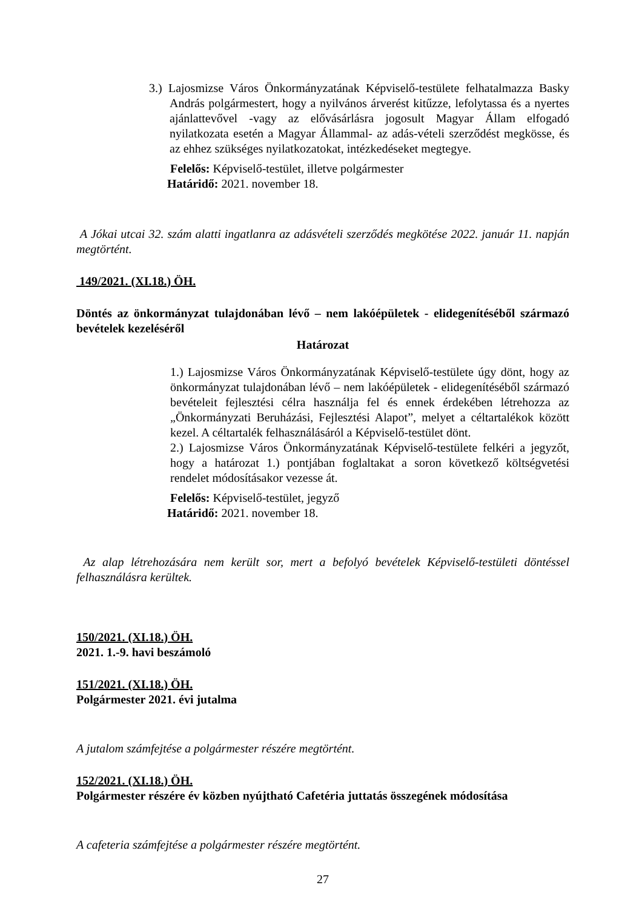3.) Lajosmizse Város Önkormányzatának Képviselő-testülete felhatalmazza Basky András polgármestert, hogy a nyilvános árverést kitűzze, lefolytassa és a nyertes ajánlattevővel -vagy az elővásárlásra jogosult Magyar Állam elfogadó nyilatkozata esetén a Magyar Állammal- az adás-vételi szerződést megkösse, és az ehhez szükséges nyilatkozatokat, intézkedéseket megtegye.
Felelős: Képviselő-testület, illetve polgármester
Határidő: 2021. november 18.
A Jókai utcai 32. szám alatti ingatlanra az adásvételi szerződés megkötése 2022. január 11. napján megtörtént.
149/2021. (XI.18.) ÖH.
Döntés az önkormányzat tulajdonában lévő – nem lakóépületek - elidegenítéséből származó bevételek kezeléséről
Határozat
1.) Lajosmizse Város Önkormányzatának Képviselő-testülete úgy dönt, hogy az önkormányzat tulajdonában lévő – nem lakóépületek - elidegenítéséből származó bevételeit fejlesztési célra használja fel és ennek érdekében létrehozza az „Önkormányzati Beruházási, Fejlesztési Alapot”, melyet a céltartalékok között kezel. A céltartalék felhasználásáról a Képviselő-testület dönt.
2.) Lajosmizse Város Önkormányzatának Képviselő-testülete felkéri a jegyzőt, hogy a határozat 1.) pontjában foglaltakat a soron következő költségvetési rendelet módosításakor vezesse át.
Felelős: Képviselő-testület, jegyző
Határidő: 2021. november 18.
Az alap létrehozására nem került sor, mert a befolyó bevételek Képviselő-testületi döntéssel felhasználásra kerültek.
150/2021. (XI.18.) ÖH.
2021. 1.-9. havi beszámoló
151/2021. (XI.18.) ÖH.
Polgármester 2021. évi jutalma
A jutalom számfejtése a polgármester részére megtörtént.
152/2021. (XI.18.) ÖH.
Polgármester részére év közben nyújtható Cafetéria juttatás összegének módosítása
A cafeteria számfejtése a polgármester részére megtörtént.
27